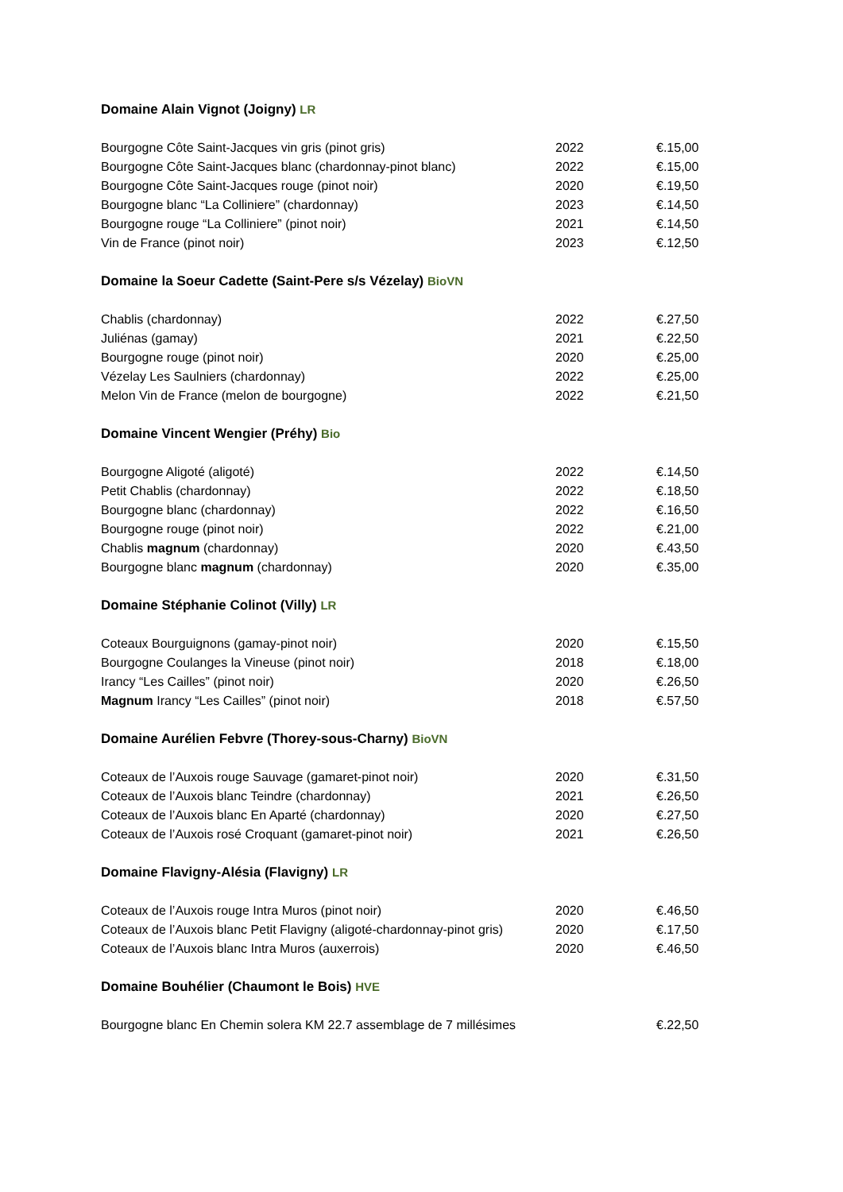Domaine Alain Vignot (Joigny) LR
| Bourgogne Côte Saint-Jacques vin gris (pinot gris) | 2022 | €.15,00 |
| Bourgogne Côte Saint-Jacques blanc (chardonnay-pinot blanc) | 2022 | €.15,00 |
| Bourgogne Côte Saint-Jacques rouge (pinot noir) | 2020 | €.19,50 |
| Bourgogne blanc “La Colliniere” (chardonnay) | 2023 | €.14,50 |
| Bourgogne rouge “La Colliniere” (pinot noir) | 2021 | €.14,50 |
| Vin de France (pinot noir) | 2023 | €.12,50 |
Domaine la Soeur Cadette (Saint-Pere s/s Vézelay) BioVN
| Chablis (chardonnay) | 2022 | €.27,50 |
| Juliénas (gamay) | 2021 | €.22,50 |
| Bourgogne rouge (pinot noir) | 2020 | €.25,00 |
| Vézelay Les Saulniers (chardonnay) | 2022 | €.25,00 |
| Melon Vin de France (melon de bourgogne) | 2022 | €.21,50 |
Domaine Vincent Wengier (Préhy) Bio
| Bourgogne Aligoté (aligoté) | 2022 | €.14,50 |
| Petit Chablis (chardonnay) | 2022 | €.18,50 |
| Bourgogne blanc (chardonnay) | 2022 | €.16,50 |
| Bourgogne rouge (pinot noir) | 2022 | €.21,00 |
| Chablis magnum (chardonnay) | 2020 | €.43,50 |
| Bourgogne blanc magnum (chardonnay) | 2020 | €.35,00 |
Domaine Stéphanie Colinot (Villy) LR
| Coteaux Bourguignons (gamay-pinot noir) | 2020 | €.15,50 |
| Bourgogne Coulanges la Vineuse (pinot noir) | 2018 | €.18,00 |
| Irancy “Les Cailles” (pinot noir) | 2020 | €.26,50 |
| Magnum Irancy “Les Cailles” (pinot noir) | 2018 | €.57,50 |
Domaine Aurélien Febvre (Thorey-sous-Charny) BioVN
| Coteaux de l’Auxois rouge Sauvage (gamaret-pinot noir) | 2020 | €.31,50 |
| Coteaux de l’Auxois blanc Teindre (chardonnay) | 2021 | €.26,50 |
| Coteaux de l’Auxois blanc En Aparté (chardonnay) | 2020 | €.27,50 |
| Coteaux de l’Auxois rosé Croquant (gamaret-pinot noir) | 2021 | €.26,50 |
Domaine Flavigny-Alésia (Flavigny) LR
| Coteaux de l’Auxois rouge Intra Muros (pinot noir) | 2020 | €.46,50 |
| Coteaux de l’Auxois blanc Petit Flavigny (aligoté-chardonnay-pinot gris) | 2020 | €.17,50 |
| Coteaux de l’Auxois blanc Intra Muros (auxerrois) | 2020 | €.46,50 |
Domaine Bouhélier (Chaumont le Bois) HVE
| Bourgogne blanc En Chemin solera KM 22.7 assemblage de 7 millésimes | €.22,50 |